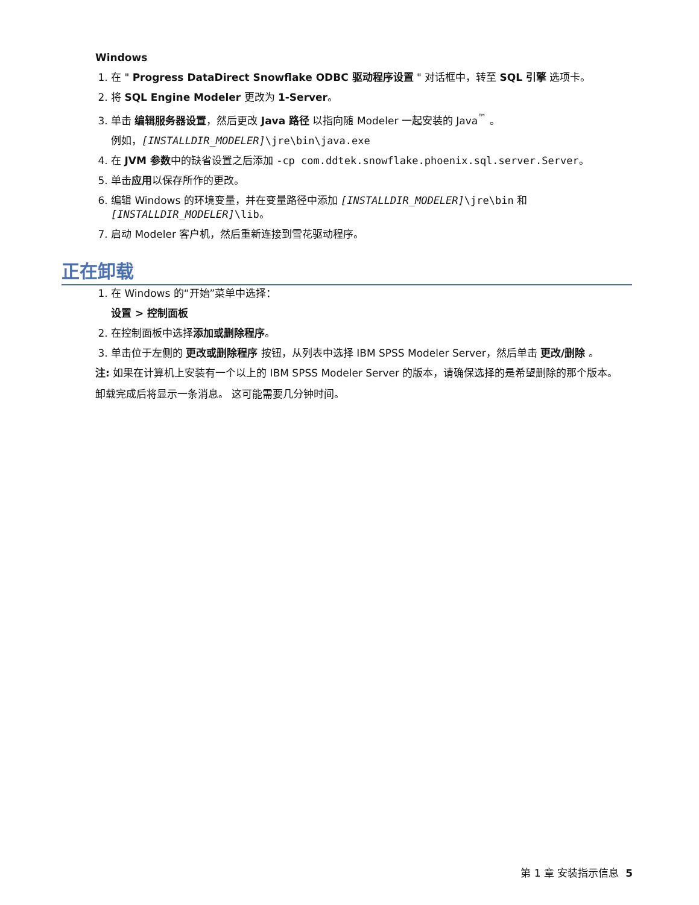Windows
1. 在 " Progress DataDirect Snowflake ODBC 驱动程序设置 " 对话框中，转至 SQL 引擎 选项卡。
2. 将 SQL Engine Modeler 更改为 1-Server。
3. 单击 编辑服务器设置，然后更改 Java 路径 以指向随 Modeler 一起安装的 Java<sup>™</sup> 。
例如，[INSTALLDIR_MODELER]\jre\bin\java.exe
4. 在 JVM 参数中的缺省设置之后添加 -cp com.ddtek.snowflake.phoenix.sql.server.Server。
5. 单击应用以保存所作的更改。
6. 编辑 Windows 的环境变量，并在变量路径中添加 [INSTALLDIR_MODELER]\jre\bin 和 [INSTALLDIR_MODELER]\lib。
7. 启动 Modeler 客户机，然后重新连接到雪花驱动程序。
正在卸载
1. 在 Windows 的“开始”菜单中选择：
设置 > 控制面板
2. 在控制面板中选择添加或删除程序。
3. 单击位于左侧的 更改或删除程序 按钮，从列表中选择 IBM SPSS Modeler Server，然后单击 更改/删除 。
注: 如果在计算机上安装有一个以上的 IBM SPSS Modeler Server 的版本，请确保选择的是希望删除的那个版本。
卸载完成后将显示一条消息。 这可能需要几分钟时间。
第 1 章 安装指示信息 5